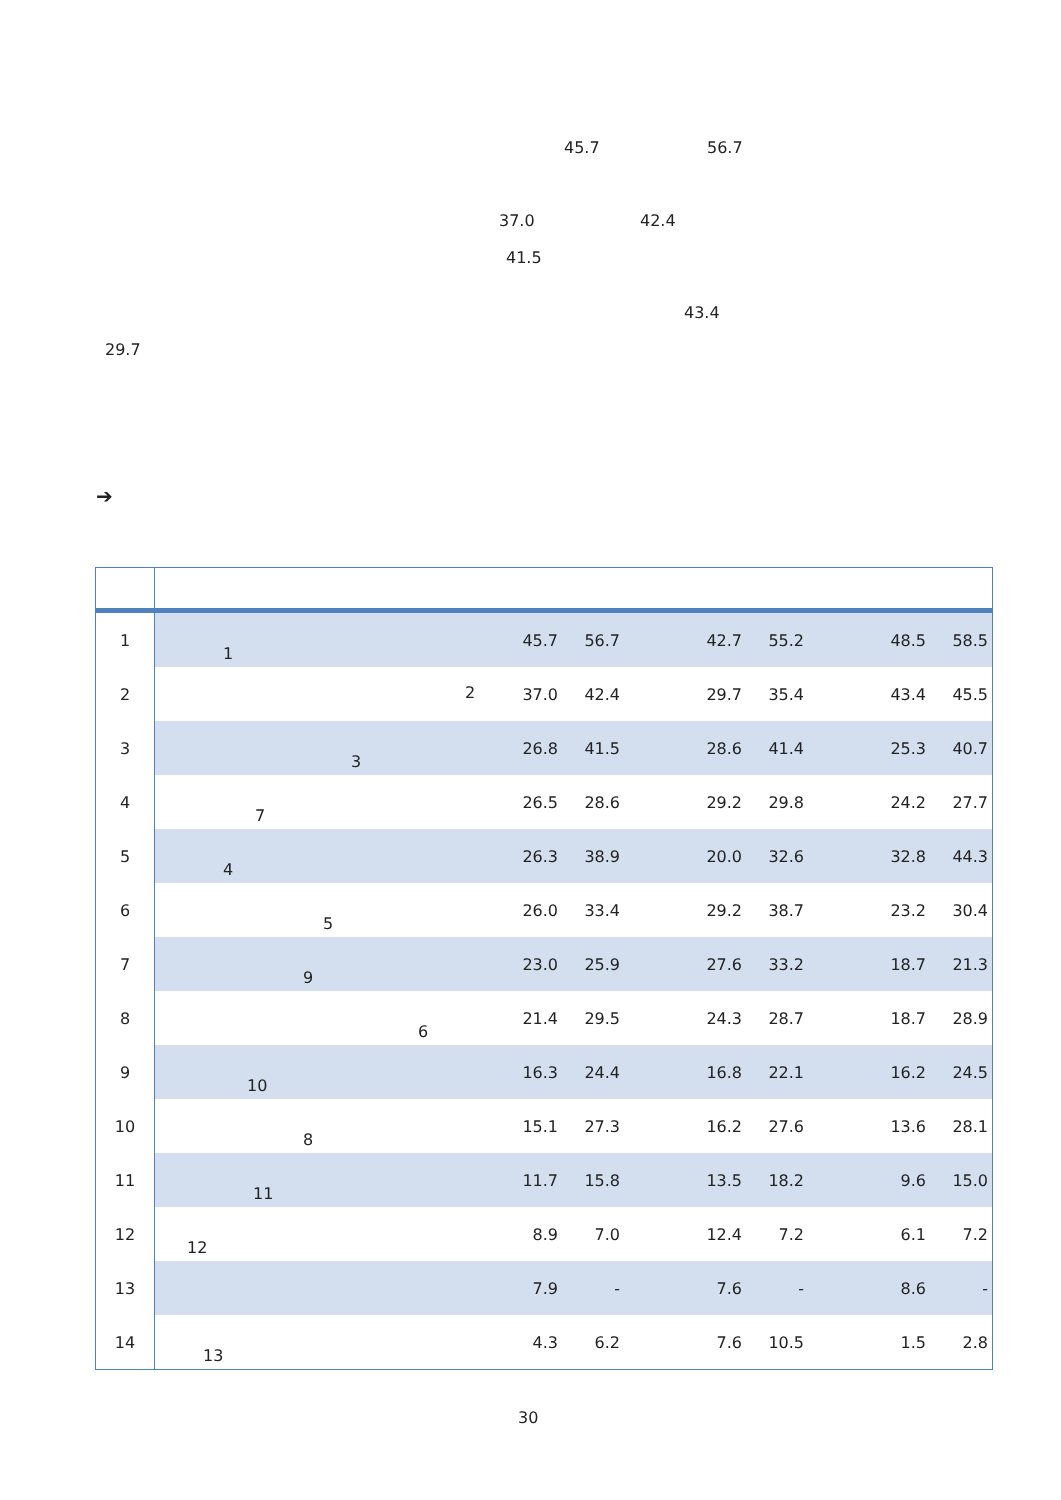45.7 56.7
37.0 42.4
41.5
43.4
29.7
➔
| 1 | 1 | 45.7 | 56.7 | | 42.7 | 55.2 | | 48.5 | 58.5 |
| 2 | 2 | 37.0 | 42.4 | | 29.7 | 35.4 | | 43.4 | 45.5 |
| 3 | 3 | 26.8 | 41.5 | | 28.6 | 41.4 | | 25.3 | 40.7 |
| 4 | 7 | 26.5 | 28.6 | | 29.2 | 29.8 | | 24.2 | 27.7 |
| 5 | 4 | 26.3 | 38.9 | | 20.0 | 32.6 | | 32.8 | 44.3 |
| 6 | 5 | 26.0 | 33.4 | | 29.2 | 38.7 | | 23.2 | 30.4 |
| 7 | 9 | 23.0 | 25.9 | | 27.6 | 33.2 | | 18.7 | 21.3 |
| 8 | 6 | 21.4 | 29.5 | | 24.3 | 28.7 | | 18.7 | 28.9 |
| 9 | 10 | 16.3 | 24.4 | | 16.8 | 22.1 | | 16.2 | 24.5 |
| 10 | 8 | 15.1 | 27.3 | | 16.2 | 27.6 | | 13.6 | 28.1 |
| 11 | 11 | 11.7 | 15.8 | | 13.5 | 18.2 | | 9.6 | 15.0 |
| 12 | 12 | 8.9 | 7.0 | | 12.4 | 7.2 | | 6.1 | 7.2 |
| 13 | | 7.9 | - | | 7.6 | - | | 8.6 | - |
| 14 | 13 | 4.3 | 6.2 | | 7.6 | 10.5 | | 1.5 | 2.8 |
30